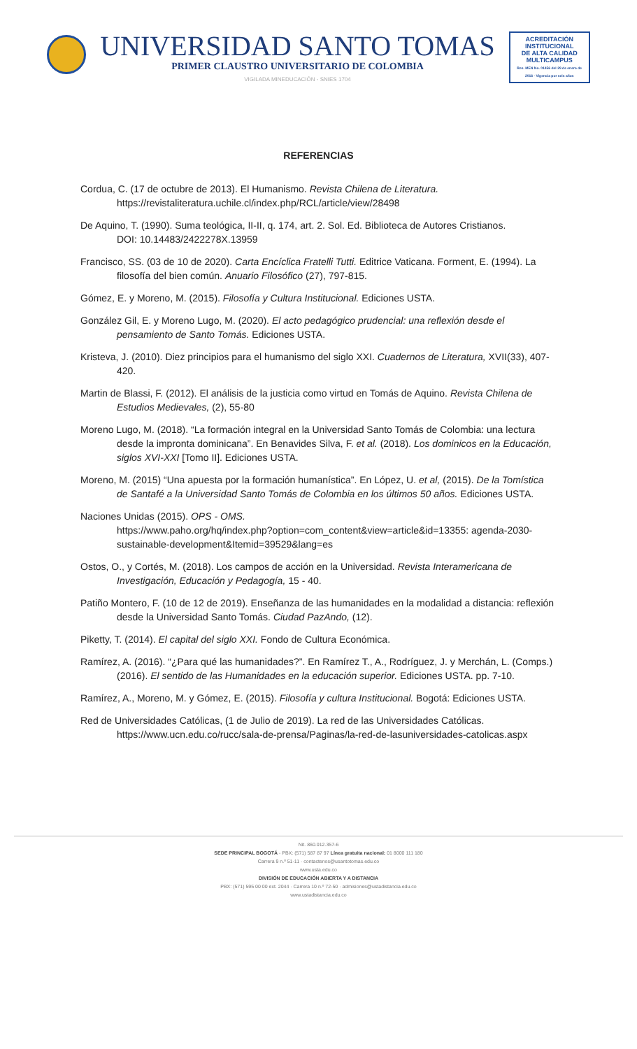UNIVERSIDAD SANTO TOMAS
PRIMER CLAUSTRO UNIVERSITARIO DE COLOMBIA
VIGILADA MINEDUCACIÓN - SNIES 1704
ACREDITACIÓN
INSTITUCIONAL
DE ALTA CALIDAD
MULTICAMPUS
Res. MEN No. 01456 del 29 de enero de 2016 · Vigencia por seis años
REFERENCIAS
Cordua, C. (17 de octubre de 2013). El Humanismo. Revista Chilena de Literatura.
https://revistaliteratura.uchile.cl/index.php/RCL/article/view/28498
De Aquino, T. (1990). Suma teológica, II-II, q. 174, art. 2. Sol. Ed. Biblioteca de Autores Cristianos.
DOI: 10.14483/2422278X.13959
Francisco, SS. (03 de 10 de 2020). Carta Encíclica Fratelli Tutti. Editrice Vaticana. Forment, E. (1994). La filosofía del bien común. Anuario Filosófico (27), 797-815.
Gómez, E. y Moreno, M. (2015). Filosofía y Cultura Institucional. Ediciones USTA.
González Gil, E. y Moreno Lugo, M. (2020). El acto pedagógico prudencial: una reflexión desde el pensamiento de Santo Tomás. Ediciones USTA.
Kristeva, J. (2010). Diez principios para el humanismo del siglo XXI. Cuadernos de Literatura, XVII(33), 407-420.
Martin de Blassi, F. (2012). El análisis de la justicia como virtud en Tomás de Aquino. Revista Chilena de Estudios Medievales, (2), 55-80
Moreno Lugo, M. (2018). “La formación integral en la Universidad Santo Tomás de Colombia: una lectura desde la impronta dominicana”. En Benavides Silva, F. et al. (2018). Los dominicos en la Educación, siglos XVI-XXI [Tomo II]. Ediciones USTA.
Moreno, M. (2015) “Una apuesta por la formación humanística”. En López, U. et al, (2015). De la Tomística de Santafé a la Universidad Santo Tomás de Colombia en los últimos 50 años. Ediciones USTA.
Naciones Unidas (2015). OPS - OMS.
https://www.paho.org/hq/index.php?option=com_content&view=article&id=13355: agenda-2030-sustainable-development&Itemid=39529&lang=es
Ostos, O., y Cortés, M. (2018). Los campos de acción en la Universidad. Revista Interamericana de Investigación, Educación y Pedagogía, 15 - 40.
Patiño Montero, F. (10 de 12 de 2019). Enseñanza de las humanidades en la modalidad a distancia: reflexión desde la Universidad Santo Tomás. Ciudad PazAndo, (12).
Piketty, T. (2014). El capital del siglo XXI. Fondo de Cultura Económica.
Ramírez, A. (2016). “¿Para qué las humanidades?”. En Ramírez T., A., Rodríguez, J. y Merchán, L. (Comps.) (2016). El sentido de las Humanidades en la educación superior. Ediciones USTA. pp. 7-10.
Ramírez, A., Moreno, M. y Gómez, E. (2015). Filosofía y cultura Institucional. Bogotá: Ediciones USTA.
Red de Universidades Católicas, (1 de Julio de 2019). La red de las Universidades Católicas.
https://www.ucn.edu.co/rucc/sala-de-prensa/Paginas/la-red-de-lasuniversidades-catolicas.aspx
Nit. 860.012.357-6
SEDE PRINCIPAL BOGOTÁ - PBX: (571) 587 87 97 Línea gratuita nacional: 01 8000 111 180
Carrera 9 n.º 51-11 · contactenos@usantotomas.edu.co
www.usta.edu.co
DIVISIÓN DE EDUCACIÓN ABIERTA Y A DISTANCIA
PBX: (571) 595 00 00 ext. 2044 · Carrera 10 n.º 72-50 · admisiones@ustadistancia.edu.co
www.ustadistancia.edu.co